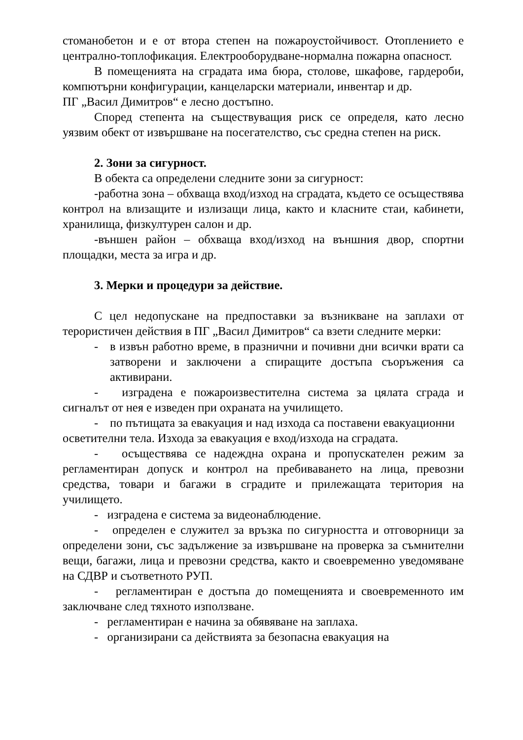стоманобетон и е от втора степен на пожароустойчивост. Отоплението е централно-топлофикация. Електрооборудване-нормална пожарна опасност.
В помещенията на сградата има бюра, столове, шкафове, гардероби, компютърни конфигурации, канцеларски материали, инвентар и др.
ПГ „Васил Димитров“ е лесно достъпно.
Според степента на съществуващия риск се определя, като лесно уязвим обект от извършване на посегателство, със средна степен на риск.
2. Зони за сигурност.
В обекта са определени следните зони за сигурност:
-работна зона – обхваща вход/изход на сградата, където се осъществява контрол на влизащите и излизащи лица, както и класните стаи, кабинети, хранилища, физкултурен салон и др.
-външен район – обхваща вход/изход на външния двор, спортни площадки, места за игра и др.
3. Мерки и процедури за действие.
С цел недопускане на предпоставки за възникване на заплахи от терористичен действия в ПГ „Васил Димитров“ са взети следните мерки:
- в извън работно време, в празнични и почивни дни всички врати са затворени и заключени а спиращите достъпа съоръжения са активирани.
- изградена е пожароизвестителна система за цялата сграда и сигналът от нея е изведен при охраната на училището.
- по пътищата за евакуация и над изхода са поставени евакуационни
осветителни тела. Изхода за евакуация е вход/изхода на сградата.
- осъществява се надеждна охрана и пропускателен режим за регламентиран допуск и контрол на пребиваването на лица, превозни средства, товари и багажи в сградите и прилежащата територия на училището.
- изградена е система за видеонаблюдение.
- определен е служител за връзка по сигурността и отговорници за определени зони, със задължение за извършване на проверка за съмнителни вещи, багажи, лица и превозни средства, както и своевременно уведомяване на СДВР и съответното РУП.
- регламентиран е достъпа до помещенията и своевременното им заключване след тяхното използване.
- регламентиран е начина за обявяване на заплаха.
- организирани са действията за безопасна евакуация на